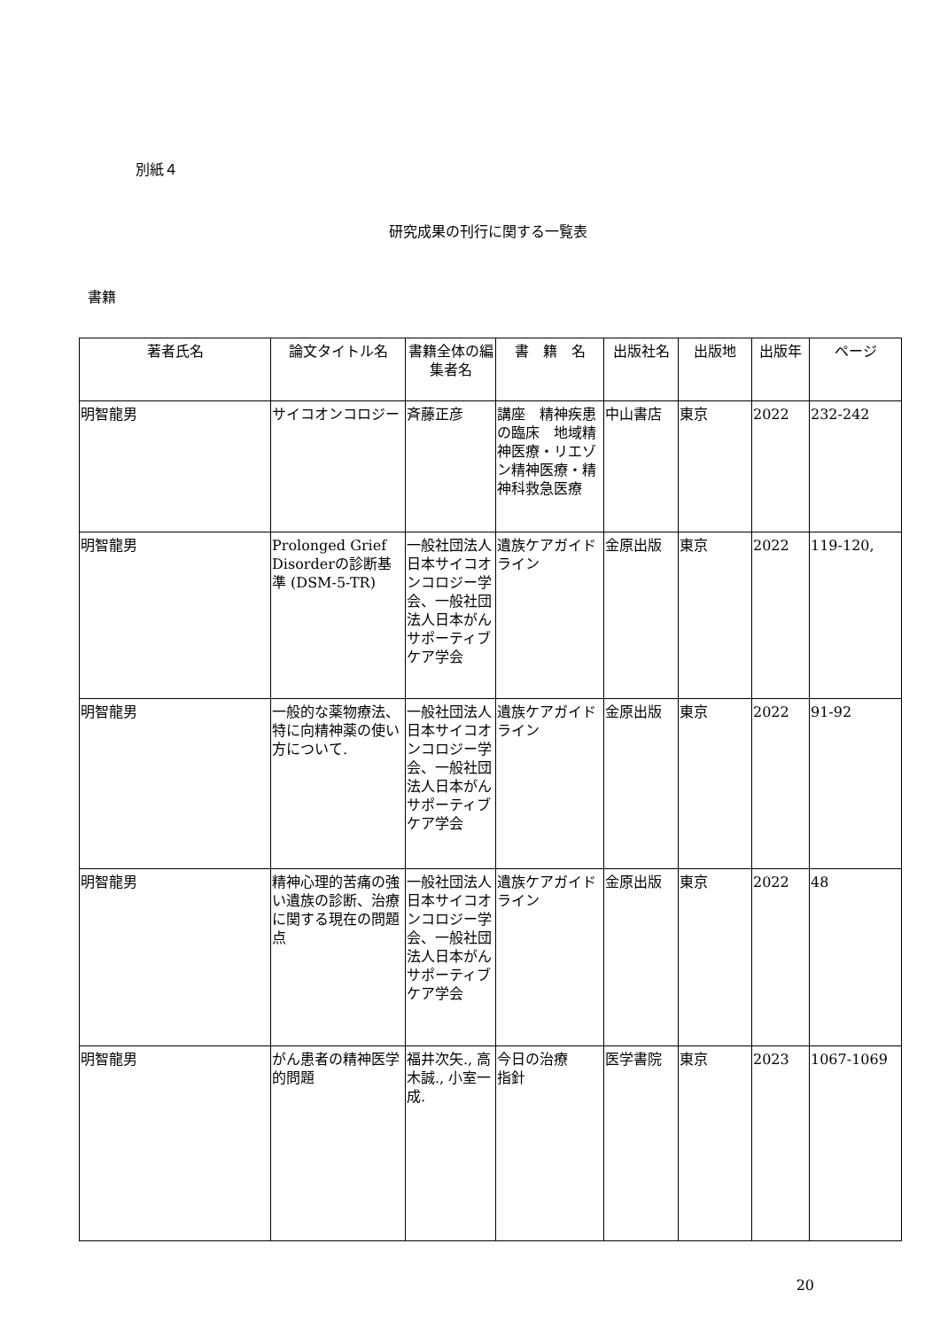別紙４
研究成果の刊行に関する一覧表
書籍
| 著者氏名 | 論文タイトル名 | 書籍全体の編集者名 | 書 籍 名 | 出版社名 | 出版地 | 出版年 | ページ |
| --- | --- | --- | --- | --- | --- | --- | --- |
| 明智龍男 | サイコオンコロジー | 斉藤正彦 | 講座 精神疾患の臨床 地域精神医療・リエゾン精神医療・精神科救急医療 | 中山書店 | 東京 | 2022 | 232-242 |
| 明智龍男 | Prolonged Grief Disorderの診断基準 (DSM-5-TR) | 一般社団法人日本サイコオンコロジー学会、一般社団法人日本がんサポーティブケア学会 | 遺族ケアガイドライン | 金原出版 | 東京 | 2022 | 119-120, |
| 明智龍男 | 一般的な薬物療法、特に向精神薬の使い方について. | 一般社団法人日本サイコオンコロジー学会、一般社団法人日本がんサポーティブケア学会 | 遺族ケアガイドライン | 金原出版 | 東京 | 2022 | 91-92 |
| 明智龍男 | 精神心理的苦痛の強い遺族の診断、治療に関する現在の問題点 | 一般社団法人日本サイコオンコロジー学会、一般社団法人日本がんサポーティブケア学会 | 遺族ケアガイドライン | 金原出版 | 東京 | 2022 | 48 |
| 明智龍男 | がん患者の精神医学的問題 | 福井次矢., 高木誠., 小室一成. | 今日の治療 指針 | 医学書院 | 東京 | 2023 | 1067-1069 |
20